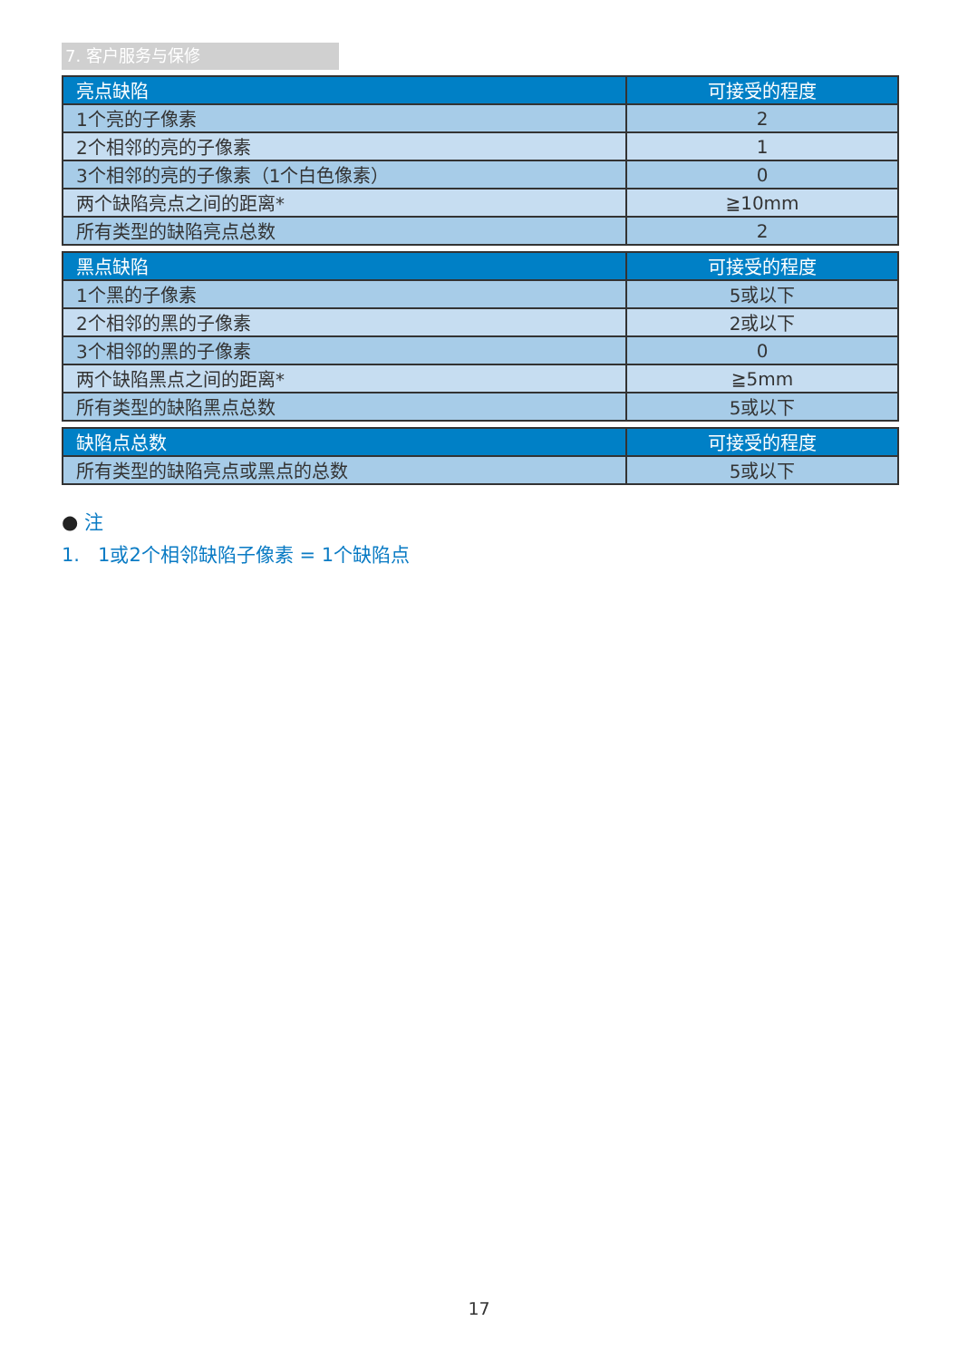7. 客户服务与保修
| 亮点缺陷 | 可接受的程度 |
| --- | --- |
| 1个亮的子像素 | 2 |
| 2个相邻的亮的子像素 | 1 |
| 3个相邻的亮的子像素（1个白色像素） | 0 |
| 两个缺陷亮点之间的距离* | ≧10mm |
| 所有类型的缺陷亮点总数 | 2 |
| 黑点缺陷 | 可接受的程度 |
| --- | --- |
| 1个黑的子像素 | 5或以下 |
| 2个相邻的黑的子像素 | 2或以下 |
| 3个相邻的黑的子像素 | 0 |
| 两个缺陷黑点之间的距离* | ≧5mm |
| 所有类型的缺陷黑点总数 | 5或以下 |
| 缺陷点总数 | 可接受的程度 |
| --- | --- |
| 所有类型的缺陷亮点或黑点的总数 | 5或以下 |
● 注
1. 1或2个相邻缺陷子像素 = 1个缺陷点
17